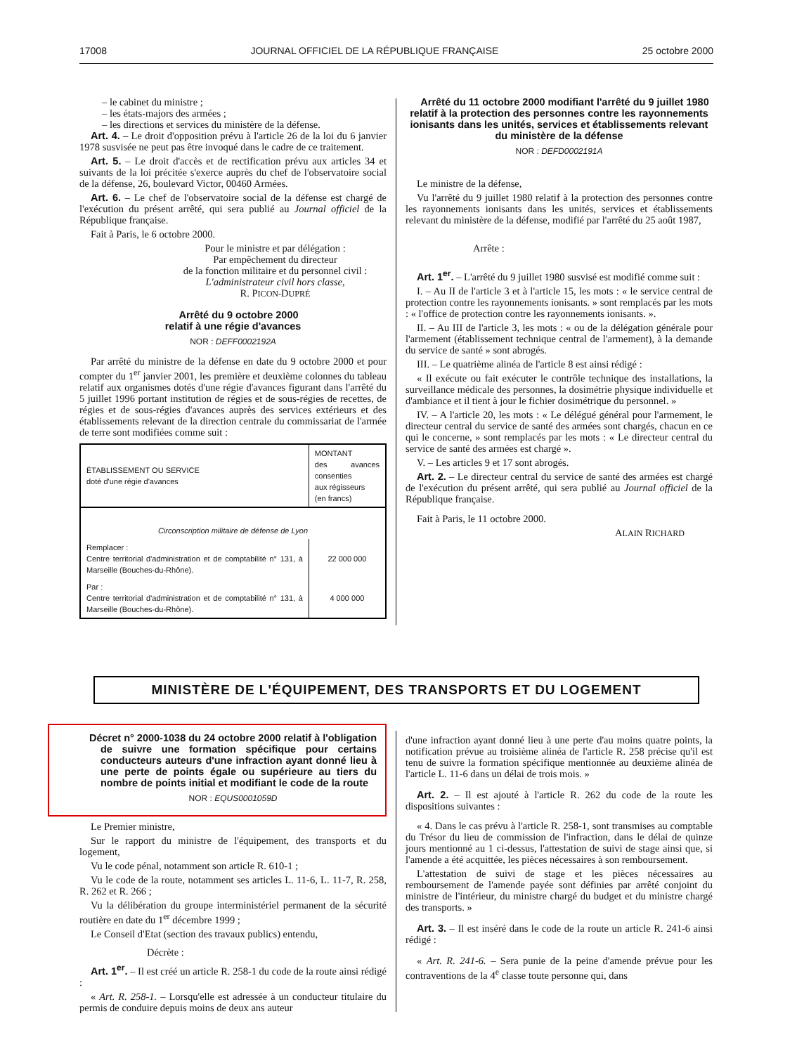17008 JOURNAL OFFICIEL DE LA RÉPUBLIQUE FRANÇAISE 25 octobre 2000
– le cabinet du ministre ;
– les états-majors des armées ;
– les directions et services du ministère de la défense.
Art. 4. – Le droit d'opposition prévu à l'article 26 de la loi du 6 janvier 1978 susvisée ne peut pas être invoqué dans le cadre de ce traitement.
Art. 5. – Le droit d'accès et de rectification prévu aux articles 34 et suivants de la loi précitée s'exerce auprès du chef de l'observatoire social de la défense, 26, boulevard Victor, 00460 Armées.
Art. 6. – Le chef de l'observatoire social de la défense est chargé de l'exécution du présent arrêté, qui sera publié au Journal officiel de la République française.
Fait à Paris, le 6 octobre 2000.
Pour le ministre et par délégation :
Par empêchement du directeur
de la fonction militaire et du personnel civil :
L'administrateur civil hors classe,
R. PICON-DUPRÉ
Arrêté du 9 octobre 2000
relatif à une régie d'avances
NOR : DEFF0002192A
Par arrêté du ministre de la défense en date du 9 octobre 2000 et pour compter du 1<sup>er</sup> janvier 2001, les première et deuxième colonnes du tableau relatif aux organismes dotés d'une régie d'avances figurant dans l'arrêté du 5 juillet 1996 portant institution de régies et de sous-régies de recettes, de régies et de sous-régies d'avances auprès des services extérieurs et des établissements relevant de la direction centrale du commissariat de l'armée de terre sont modifiées comme suit :
| ÉTABLISSEMENT OU SERVICE doté d'une régie d'avances | MONTANT des avances consenties aux régisseurs (en francs) |
| --- | --- |
| Circonscription militaire de défense de Lyon | |
| Remplacer : Centre territorial d'administration et de comptabilité n° 131, à Marseille (Bouches-du-Rhône). | 22 000 000 |
| Par : Centre territorial d'administration et de comptabilité n° 131, à Marseille (Bouches-du-Rhône). | 4 000 000 |
Arrêté du 11 octobre 2000 modifiant l'arrêté du 9 juillet 1980 relatif à la protection des personnes contre les rayonnements ionisants dans les unités, services et établissements relevant du ministère de la défense
NOR : DEFD0002191A
Le ministre de la défense,
Vu l'arrêté du 9 juillet 1980 relatif à la protection des personnes contre les rayonnements ionisants dans les unités, services et établissements relevant du ministère de la défense, modifié par l'arrêté du 25 août 1987,
Arrête :
Art. 1<sup>er</sup>. – L'arrêté du 9 juillet 1980 susvisé est modifié comme suit :
I. – Au II de l'article 3 et à l'article 15, les mots : « le service central de protection contre les rayonnements ionisants. » sont remplacés par les mots : « l'office de protection contre les rayonnements ionisants. ».
II. – Au III de l'article 3, les mots : « ou de la délégation générale pour l'armement (établissement technique central de l'armement), à la demande du service de santé » sont abrogés.
III. – Le quatrième alinéa de l'article 8 est ainsi rédigé :
« Il exécute ou fait exécuter le contrôle technique des installations, la surveillance médicale des personnes, la dosimétrie physique individuelle et d'ambiance et il tient à jour le fichier dosimétrique du personnel. »
IV. – A l'article 20, les mots : « Le délégué général pour l'armement, le directeur central du service de santé des armées sont chargés, chacun en ce qui le concerne, » sont remplacés par les mots : « Le directeur central du service de santé des armées est chargé ».
V. – Les articles 9 et 17 sont abrogés.
Art. 2. – Le directeur central du service de santé des armées est chargé de l'exécution du présent arrêté, qui sera publié au Journal officiel de la République française.
Fait à Paris, le 11 octobre 2000.
ALAIN RICHARD
MINISTÈRE DE L'ÉQUIPEMENT, DES TRANSPORTS ET DU LOGEMENT
Décret n° 2000-1038 du 24 octobre 2000 relatif à l'obligation de suivre une formation spécifique pour certains conducteurs auteurs d'une infraction ayant donné lieu à une perte de points égale ou supérieure au tiers du nombre de points initial et modifiant le code de la route
NOR : EQUS0001059D
Le Premier ministre,
Sur le rapport du ministre de l'équipement, des transports et du logement,
Vu le code pénal, notamment son article R. 610-1 ;
Vu le code de la route, notamment ses articles L. 11-6, L. 11-7, R. 258, R. 262 et R. 266 ;
Vu la délibération du groupe interministériel permanent de la sécurité routière en date du 1<sup>er</sup> décembre 1999 ;
Le Conseil d'Etat (section des travaux publics) entendu,
Décrète :
Art. 1<sup>er</sup>. – Il est créé un article R. 258-1 du code de la route ainsi rédigé :
« Art. R. 258-1. – Lorsqu'elle est adressée à un conducteur titulaire du permis de conduire depuis moins de deux ans auteur
d'une infraction ayant donné lieu à une perte d'au moins quatre points, la notification prévue au troisième alinéa de l'article R. 258 précise qu'il est tenu de suivre la formation spécifique mentionnée au deuxième alinéa de l'article L. 11-6 dans un délai de trois mois. »
Art. 2. – Il est ajouté à l'article R. 262 du code de la route les dispositions suivantes :
« 4. Dans le cas prévu à l'article R. 258-1, sont transmises au comptable du Trésor du lieu de commission de l'infraction, dans le délai de quinze jours mentionné au 1 ci-dessus, l'attestation de suivi de stage ainsi que, si l'amende a été acquittée, les pièces nécessaires à son remboursement.
L'attestation de suivi de stage et les pièces nécessaires au remboursement de l'amende payée sont définies par arrêté conjoint du ministre de l'intérieur, du ministre chargé du budget et du ministre chargé des transports. »
Art. 3. – Il est inséré dans le code de la route un article R. 241-6 ainsi rédigé :
« Art. R. 241-6. – Sera punie de la peine d'amende prévue pour les contraventions de la 4<sup>e</sup> classe toute personne qui, dans